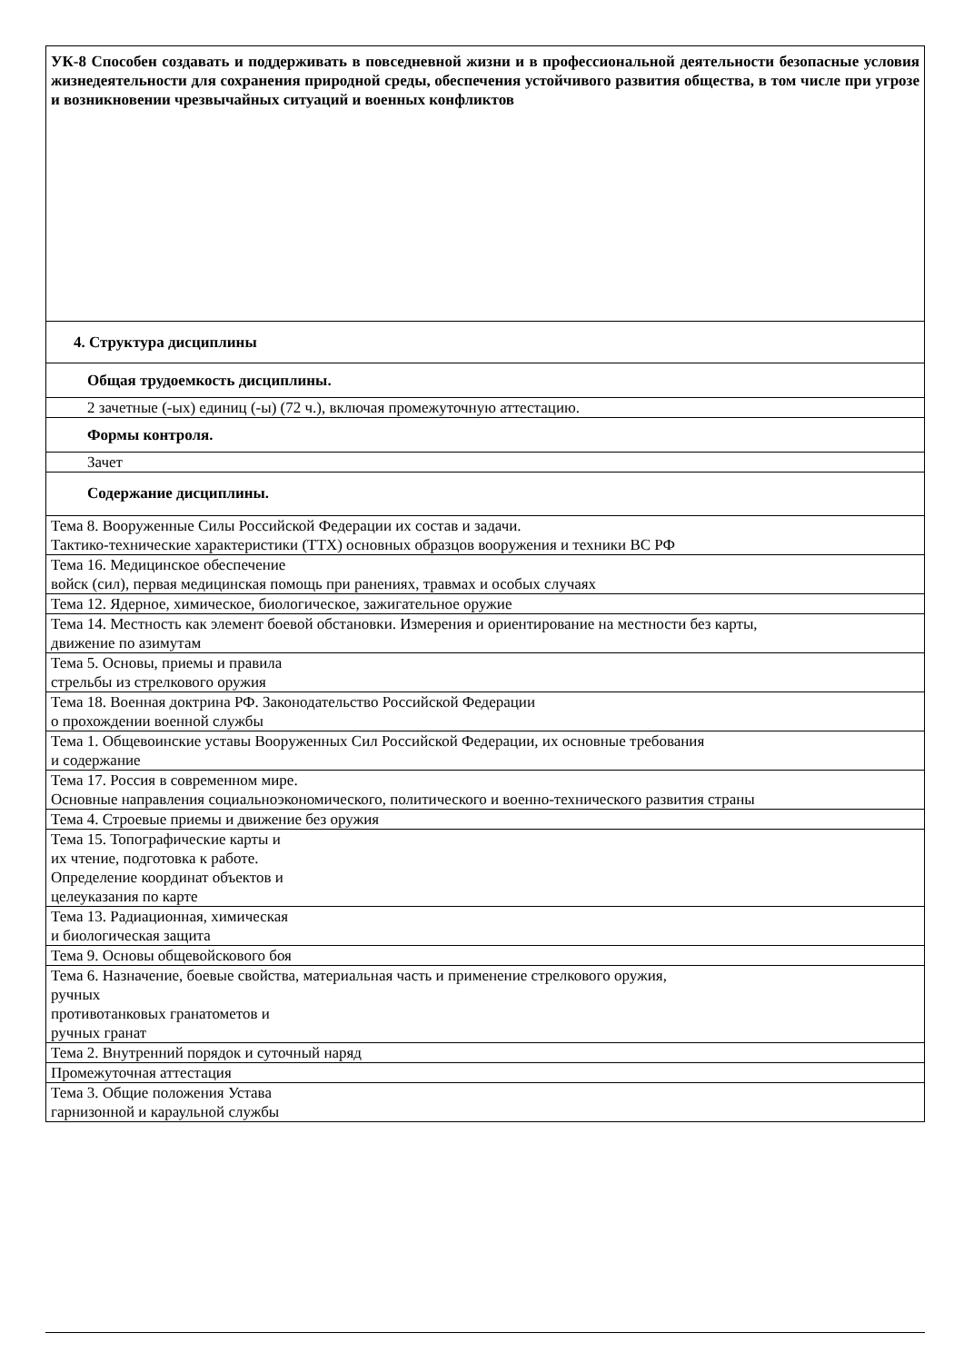| УК-8 Способен создавать и поддерживать в повседневной жизни и в профессиональной деятельности безопасные условия жизнедеятельности для сохранения природной среды, обеспечения устойчивого развития общества, в том числе при угрозе и возникновении чрезвычайных ситуаций и военных конфликтов |
| 4. Структура дисциплины |
| Общая трудоемкость дисциплины. |
| 2 зачетные (-ых) единиц (-ы) (72 ч.), включая промежуточную аттестацию. |
| Формы контроля. |
| Зачет |
| Содержание дисциплины. |
| Тема 8. Вооруженные Силы Российской Федерации их состав и задачи. Тактико-технические характеристики (ТТХ) основных образцов вооружения и техники ВС РФ |
| Тема 16. Медицинское обеспечение войск (сил), первая медицинская помощь при ранениях, травмах и особых случаях |
| Тема 12. Ядерное, химическое, биологическое, зажигательное оружие |
| Тема 14. Местность как элемент боевой обстановки. Измерения и ориентирование на местности без карты, движение по азимутам |
| Тема 5. Основы, приемы и правила стрельбы из стрелкового оружия |
| Тема 18. Военная доктрина РФ. Законодательство Российской Федерации о прохождении военной службы |
| Тема 1. Общевоинские уставы Вооруженных Сил Российской Федерации, их основные требования и содержание |
| Тема 17. Россия в современном мире. Основные направления социальноэкономического, политического и военно-технического развития страны |
| Тема 4. Строевые приемы и движение без оружия |
| Тема 15. Топографические карты и их чтение, подготовка к работе. Определение координат объектов и целеуказания по карте |
| Тема 13. Радиационная, химическая и биологическая защита |
| Тема 9. Основы общевойскового боя |
| Тема 6. Назначение, боевые свойства, материальная часть и применение стрелкового оружия, ручных противотанковых гранатометов и ручных гранат |
| Тема 2. Внутренний порядок и суточный наряд |
| Промежуточная аттестация |
| Тема 3. Общие положения Устава гарнизонной и караульной службы |